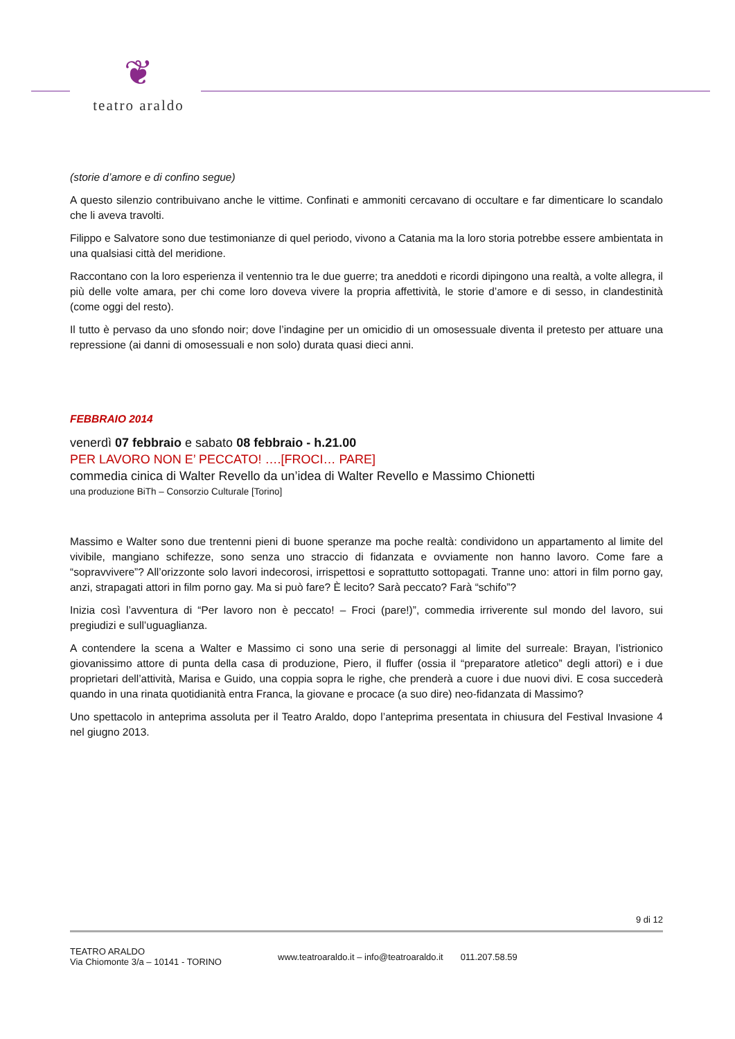❦
teatro araldo
(storie d’amore e di confino segue)
A questo silenzio contribuivano anche le vittime. Confinati e ammoniti cercavano di occultare e far dimenticare lo scandalo che li aveva travolti.
Filippo e Salvatore sono due testimonianze di quel periodo, vivono a Catania ma la loro storia potrebbe essere ambientata in una qualsiasi città del meridione.
Raccontano con la loro esperienza il ventennio tra le due guerre; tra aneddoti e ricordi dipingono una realtà, a volte allegra, il più delle volte amara, per chi come loro doveva vivere la propria affettività, le storie d’amore e di sesso, in clandestinità (come oggi del resto).
Il tutto è pervaso da uno sfondo noir; dove l’indagine per un omicidio di un omosessuale diventa il pretesto per attuare una repressione (ai danni di omosessuali e non solo) durata quasi dieci anni.
FEBBRAIO 2014
venerdì 07 febbraio e sabato 08 febbraio - h.21.00
PER LAVORO NON E’ PECCATO! ….[FROCI… PARE]
commedia cinica di Walter Revello da un’idea di Walter Revello e Massimo Chionetti
una produzione BiTh – Consorzio Culturale [Torino]
Massimo e Walter sono due trentenni pieni di buone speranze ma poche realtà: condividono un appartamento al limite del vivibile, mangiano schifezze, sono senza uno straccio di fidanzata e ovviamente non hanno lavoro. Come fare a “sopravvivere”? All’orizzonte solo lavori indecorosi, irrispettosi e soprattutto sottopagati. Tranne uno: attori in film porno gay, anzi, strapagati attori in film porno gay. Ma si può fare? È lecito? Sarà peccato? Farà “schifo”?
Inizia così l’avventura di “Per lavoro non è peccato! – Froci (pare!)”, commedia irriverente sul mondo del lavoro, sui pregiudizi e sull’uguaglianza.
A contendere la scena a Walter e Massimo ci sono una serie di personaggi al limite del surreale: Brayan, l’istrionico giovanissimo attore di punta della casa di produzione, Piero, il fluffer (ossia il “preparatore atletico” degli attori) e i due proprietari dell’attività, Marisa e Guido, una coppia sopra le righe, che prenderà a cuore i due nuovi divi. E cosa succederà quando in una rinata quotidianità entra Franca, la giovane e procace (a suo dire) neo-fidanzata di Massimo?
Uno spettacolo in anteprima assoluta per il Teatro Araldo, dopo l’anteprima presentata in chiusura del Festival Invasione 4 nel giugno 2013.
9 di 12
TEATRO ARALDO
Via Chiomonte 3/a – 10141 - TORINO
www.teatroaraldo.it – info@teatroaraldo.it
011.207.58.59